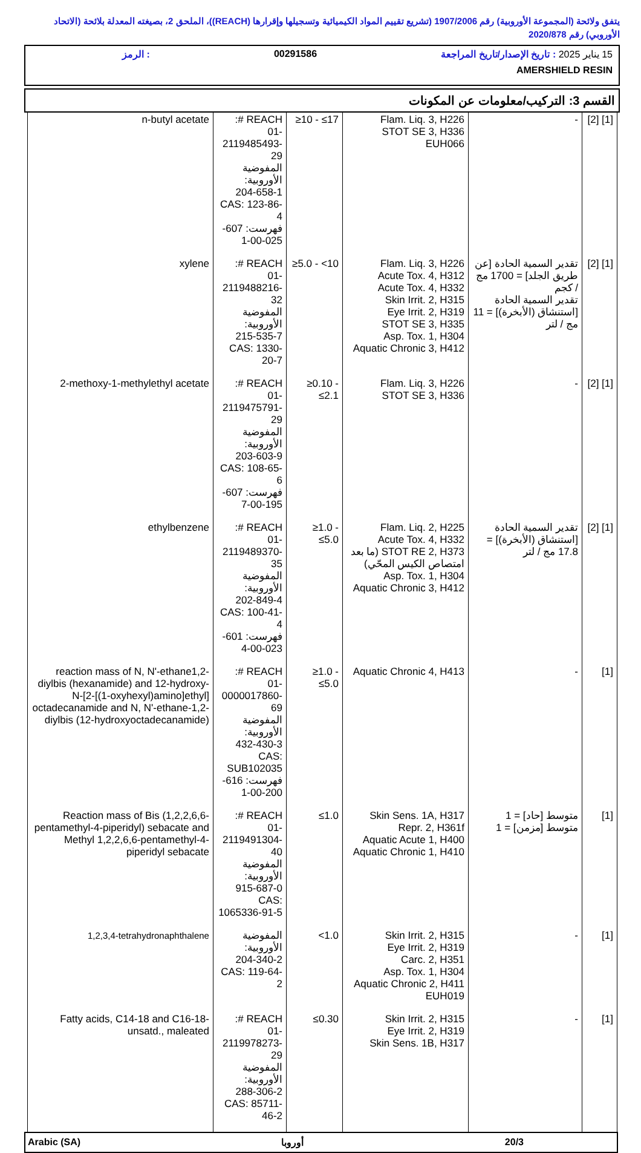يتفق ولائحة (المجموعة الأوروبية) رقم 1907/2006 (تشريع تقييم المواد الكيميائية وتسجيلها وإقرارها (REACH))، الملحق 2، بصيغته المعدلة بلائحة (الاتحاد الأوروبي) رقم 2020/878
15 يناير 2025 : تاريخ الإصدار/تاريخ المراجعة 00291586 : الرمز
AMERSHIELD RESIN
القسم 3: التركيب/معلومات عن المكونات
| [1] [2] | - | Flam. Liq. 3, H226 STOT SE 3, H336 EUH066 | ≥10 - ≤17 | REACH #: 01-2119485493-29 المفوضية الأوروبية: 204-658-1 CAS: 123-86-4 فهرست: 607-025-00-1 | n-butyl acetate |
| [1] [2] | تقدير السمية الحادة [عن طريق الجلد] = 1700 مج / كجم تقدير السمية الحادة [استنشاق (الأبخرة)] = 11 مج / لتر | Flam. Liq. 3, H226 Acute Tox. 4, H312 Acute Tox. 4, H332 Skin Irrit. 2, H315 Eye Irrit. 2, H319 STOT SE 3, H335 Asp. Tox. 1, H304 Aquatic Chronic 3, H412 | ≥5.0 - <10 | REACH #: 01-2119488216-32 المفوضية الأوروبية: 215-535-7 CAS: 1330-20-7 | xylene |
| [1] [2] | - | Flam. Liq. 3, H226 STOT SE 3, H336 | ≥0.10 - ≤2.1 | REACH #: 01-2119475791-29 المفوضية الأوروبية: 203-603-9 CAS: 108-65-6 فهرست: 607-195-00-7 | 2-methoxy-1-methylethyl acetate |
| [1] [2] | تقدير السمية الحادة [استنشاق (الأبخرة)] = 17.8 مج / لتر | Flam. Liq. 2, H225 Acute Tox. 4, H332 STOT RE 2, H373 (ما بعد امتصاص الكيس المحّي) Asp. Tox. 1, H304 Aquatic Chronic 3, H412 | ≥1.0 - ≤5.0 | REACH #: 01-2119489370-35 المفوضية الأوروبية: 202-849-4 CAS: 100-41-4 فهرست: 601-023-00-4 | ethylbenzene |
| [1] | - | Aquatic Chronic 4, H413 | ≥1.0 - ≤5.0 | REACH #: 01-0000017860-69 المفوضية الأوروبية: 432-430-3 CAS: SUB102035 فهرست: 616-200-00-1 | reaction mass of N, N'-ethane1,2-diylbis (hexanamide) and 12-hydroxy-N-[2-[(1-oxyhexyl)amino]ethyl] octadecanamide and N, N'-ethane-1,2-diylbis (12-hydroxyoctadecanamide) |
| [1] | متوسط [حاد] = 1 متوسط [مزمن] = 1 | Skin Sens. 1A, H317 Repr. 2, H361f Aquatic Acute 1, H400 Aquatic Chronic 1, H410 | ≤1.0 | REACH #: 01-2119491304-40 المفوضية الأوروبية: 915-687-0 CAS: 1065336-91-5 | Reaction mass of Bis (1,2,2,6,6-pentamethyl-4-piperidyl) sebacate and Methyl 1,2,2,6,6-pentamethyl-4-piperidyl sebacate |
| [1] | - | Skin Irrit. 2, H315 Eye Irrit. 2, H319 Carc. 2, H351 Asp. Tox. 1, H304 Aquatic Chronic 2, H411 EUH019 | <1.0 | المفوضية الأوروبية: 204-340-2 CAS: 119-64-2 | 1,2,3,4-tetrahydronaphthalene |
| [1] | - | Skin Irrit. 2, H315 Eye Irrit. 2, H319 Skin Sens. 1B, H317 | ≤0.30 | REACH #: 01-2119978273-29 المفوضية الأوروبية: 288-306-2 CAS: 85711-46-2 | Fatty acids, C14-18 and C16-18-unsatd., maleated |
Arabic (SA) أوروبا 20/3